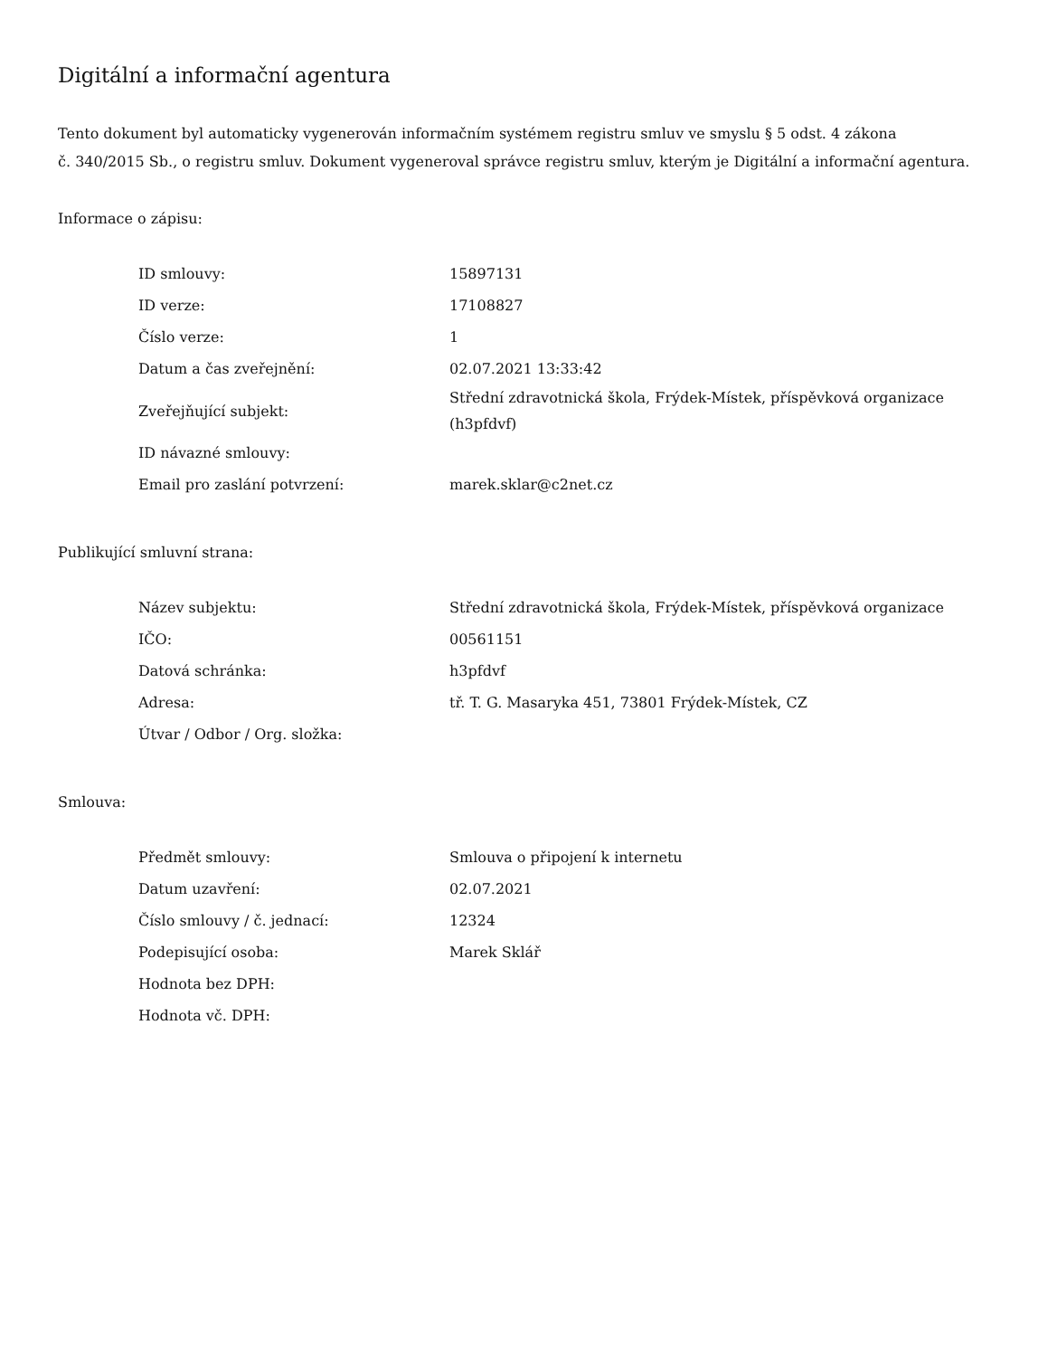Digitální a informační agentura
Tento dokument byl automaticky vygenerován informačním systémem registru smluv ve smyslu § 5 odst. 4 zákona
č. 340/2015 Sb., o registru smluv. Dokument vygeneroval správce registru smluv, kterým je Digitální a informační agentura.
Informace o zápisu:
| ID smlouvy: | 15897131 |
| ID verze: | 17108827 |
| Číslo verze: | 1 |
| Datum a čas zveřejnění: | 02.07.2021 13:33:42 |
| Zveřejňující subjekt: | Střední zdravotnická škola, Frýdek-Místek, příspěvková organizace (h3pfdvf) |
| ID návazné smlouvy: | |
| Email pro zaslání potvrzení: | marek.sklar@c2net.cz |
Publikující smluvní strana:
| Název subjektu: | Střední zdravotnická škola, Frýdek-Místek, příspěvková organizace |
| IČO: | 00561151 |
| Datová schránka: | h3pfdvf |
| Adresa: | tř. T. G. Masaryka 451, 73801 Frýdek-Místek, CZ |
| Útvar / Odbor / Org. složka: | |
Smlouva:
| Předmět smlouvy: | Smlouva o připojení k internetu |
| Datum uzavření: | 02.07.2021 |
| Číslo smlouvy / č. jednací: | 12324 |
| Podepisující osoba: | Marek Sklář |
| Hodnota bez DPH: | |
| Hodnota vč. DPH: | |